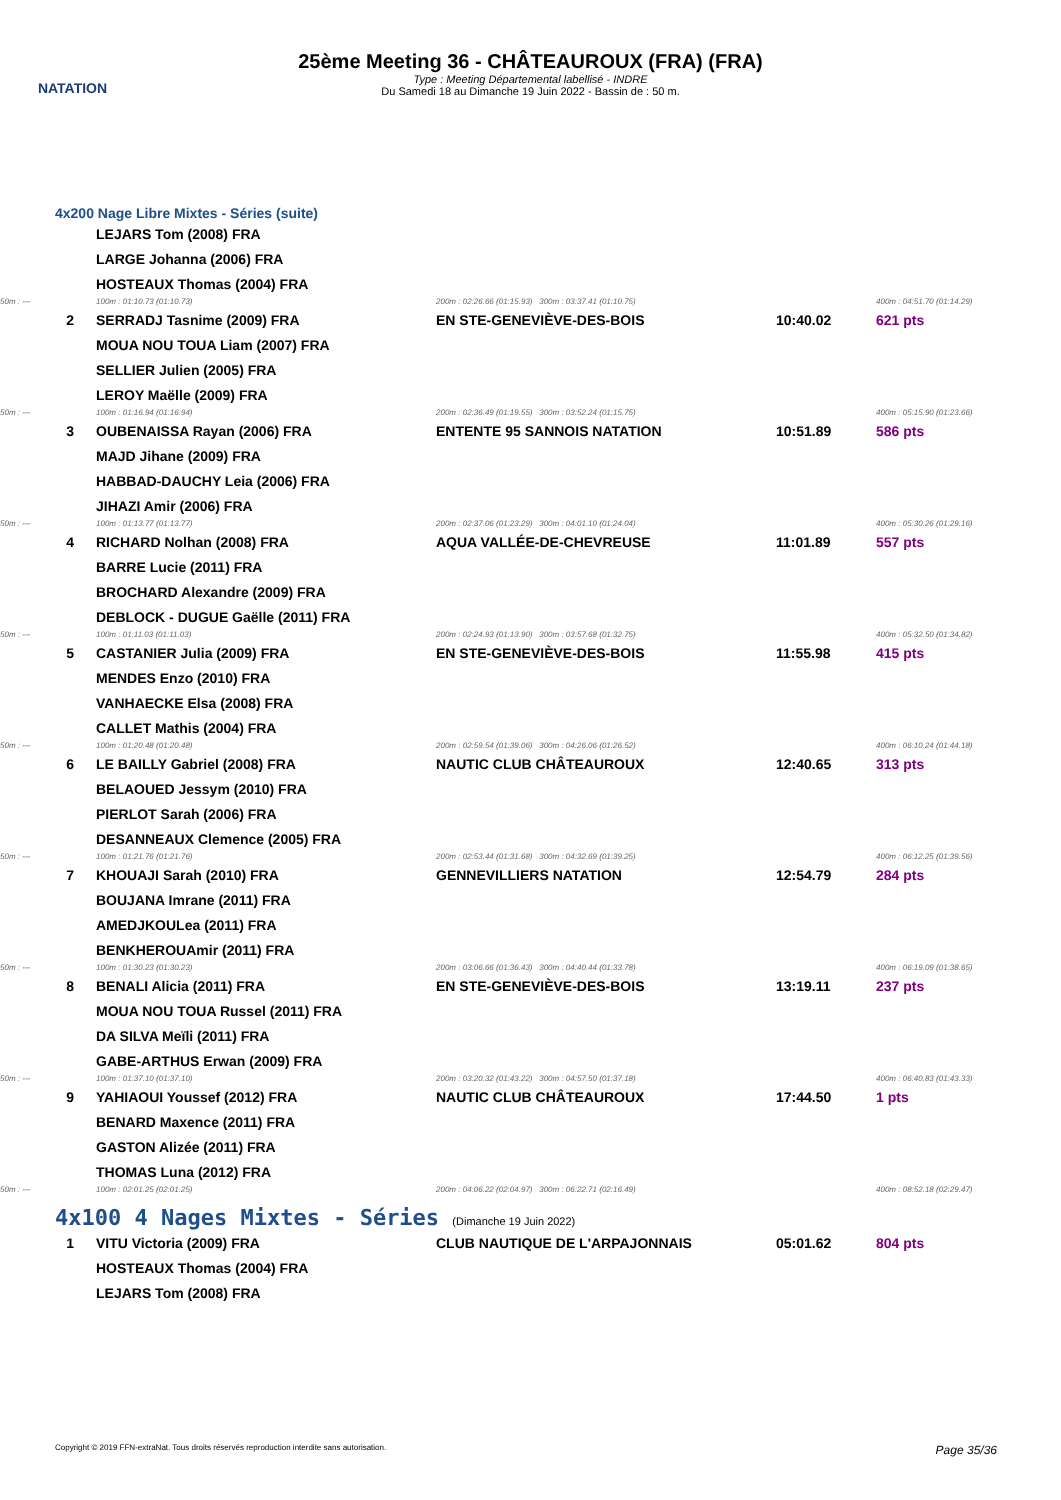NATATION
25ème Meeting 36 - CHÂTEAUROUX (FRA) (FRA)
Type : Meeting Départemental labellisé - INDRE
Du Samedi 18 au Dimanche 19 Juin 2022 - Bassin de : 50 m.
4x200 Nage Libre Mixtes - Séries (suite)
| | | LEJARS Tom (2008) FRA | | | |
| | | LARGE Johanna (2006) FRA | | | |
| | | HOSTEAUX Thomas (2004) FRA | | | |
| 50m : --- | | 100m : 01:10.73 (01:10.73) | 200m : 02:26.66 (01:15.93) 300m : 03:37.41 (01:10.75) | | 400m : 04:51.70 (01:14.29) |
| 2 | | SERRADJ Tasnime (2009) FRA | EN STE-GENEVIÈVE-DES-BOIS | 10:40.02 | 621 pts |
| | | MOUA NOU TOUA Liam (2007) FRA | | | |
| | | SELLIER Julien (2005) FRA | | | |
| | | LEROY Maëlle (2009) FRA | | | |
| 50m : --- | | 100m : 01:16.94 (01:16.94) | 200m : 02:36.49 (01:19.55) 300m : 03:52.24 (01:15.75) | | 400m : 05:15.90 (01:23.66) |
| 3 | | OUBENAISSA Rayan (2006) FRA | ENTENTE 95 SANNOIS NATATION | 10:51.89 | 586 pts |
| | | MAJD Jihane (2009) FRA | | | |
| | | HABBAD-DAUCHY Leia (2006) FRA | | | |
| | | JIHAZI Amir (2006) FRA | | | |
| 50m : --- | | 100m : 01:13.77 (01:13.77) | 200m : 02:37.06 (01:23.29) 300m : 04:01.10 (01:24.04) | | 400m : 05:30.26 (01:29.16) |
| 4 | | RICHARD Nolhan (2008) FRA | AQUA VALLÉE-DE-CHEVREUSE | 11:01.89 | 557 pts |
| | | BARRE Lucie (2011) FRA | | | |
| | | BROCHARD Alexandre (2009) FRA | | | |
| | | DEBLOCK - DUGUE Gaëlle (2011) FRA | | | |
| 50m : --- | | 100m : 01:11.03 (01:11.03) | 200m : 02:24.93 (01:13.90) 300m : 03:57.68 (01:32.75) | | 400m : 05:32.50 (01:34.82) |
| 5 | | CASTANIER Julia (2009) FRA | EN STE-GENEVIÈVE-DES-BOIS | 11:55.98 | 415 pts |
| | | MENDES Enzo (2010) FRA | | | |
| | | VANHAECKE Elsa (2008) FRA | | | |
| | | CALLET Mathis (2004) FRA | | | |
| 50m : --- | | 100m : 01:20.48 (01:20.48) | 200m : 02:59.54 (01:39.06) 300m : 04:26.06 (01:26.52) | | 400m : 06:10.24 (01:44.18) |
| 6 | | LE BAILLY Gabriel (2008) FRA | NAUTIC CLUB CHÂTEAUROUX | 12:40.65 | 313 pts |
| | | BELAOUED Jessym (2010) FRA | | | |
| | | PIERLOT Sarah (2006) FRA | | | |
| | | DESANNEAUX Clemence (2005) FRA | | | |
| 50m : --- | | 100m : 01:21.76 (01:21.76) | 200m : 02:53.44 (01:31.68) 300m : 04:32.69 (01:39.25) | | 400m : 06:12.25 (01:39.56) |
| 7 | | KHOUAJI Sarah (2010) FRA | GENNEVILLIERS NATATION | 12:54.79 | 284 pts |
| | | BOUJANA Imrane (2011) FRA | | | |
| | | AMEDJKOULea (2011) FRA | | | |
| | | BENKHEROUAmir (2011) FRA | | | |
| 50m : --- | | 100m : 01:30.23 (01:30.23) | 200m : 03:06.66 (01:36.43) 300m : 04:40.44 (01:33.78) | | 400m : 06:19.09 (01:38.65) |
| 8 | | BENALI Alicia (2011) FRA | EN STE-GENEVIÈVE-DES-BOIS | 13:19.11 | 237 pts |
| | | MOUA NOU TOUA Russel (2011) FRA | | | |
| | | DA SILVA Meïli (2011) FRA | | | |
| | | GABE-ARTHUS Erwan (2009) FRA | | | |
| 50m : --- | | 100m : 01:37.10 (01:37.10) | 200m : 03:20.32 (01:43.22) 300m : 04:57.50 (01:37.18) | | 400m : 06:40.83 (01:43.33) |
| 9 | | YAHIAOUI Youssef (2012) FRA | NAUTIC CLUB CHÂTEAUROUX | 17:44.50 | 1 pts |
| | | BENARD Maxence (2011) FRA | | | |
| | | GASTON Alizée (2011) FRA | | | |
| | | THOMAS Luna (2012) FRA | | | |
| 50m : --- | | 100m : 02:01.25 (02:01.25) | 200m : 04:06.22 (02:04.97) 300m : 06:22.71 (02:16.49) | | 400m : 08:52.18 (02:29.47) |
4x100 4 Nages Mixtes - Séries (Dimanche 19 Juin 2022)
| 1 | | VITU Victoria (2009) FRA | CLUB NAUTIQUE DE L'ARPAJONNAIS | 05:01.62 | 804 pts |
| | | HOSTEAUX Thomas (2004) FRA | | | |
| | | LEJARS Tom (2008) FRA | | | |
Copyright © 2019 FFN-extraNat. Tous droits réservés reproduction interdite sans autorisation. Page 35/36